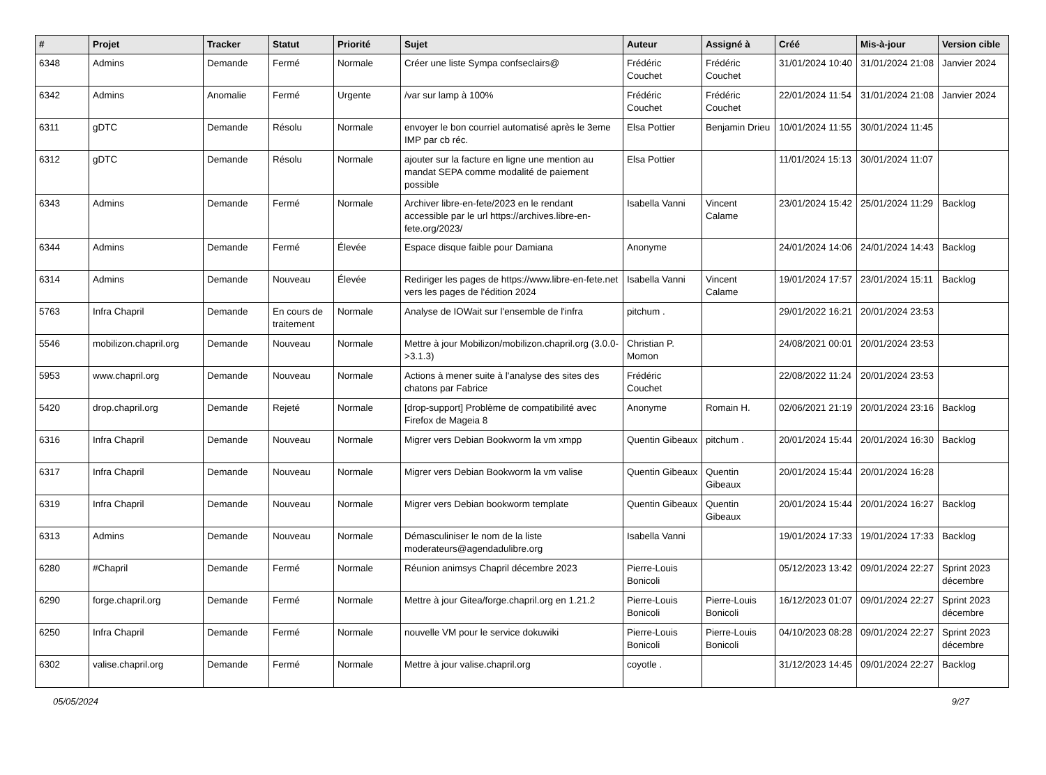| # | Projet | Tracker | Statut | Priorité | Sujet | Auteur | Assigné à | Créé | Mis-à-jour | Version cible |
| --- | --- | --- | --- | --- | --- | --- | --- | --- | --- | --- |
| 6348 | Admins | Demande | Fermé | Normale | Créer une liste Sympa confseclairs@ | Frédéric Couchet | Frédéric Couchet | 31/01/2024 10:40 | 31/01/2024 21:08 | Janvier 2024 |
| 6342 | Admins | Anomalie | Fermé | Urgente | /var sur lamp à 100% | Frédéric Couchet | Frédéric Couchet | 22/01/2024 11:54 | 31/01/2024 21:08 | Janvier 2024 |
| 6311 | gDTC | Demande | Résolu | Normale | envoyer le bon courriel automatisé après le 3eme IMP par cb réc. | Elsa Pottier | Benjamin Drieu | 10/01/2024 11:55 | 30/01/2024 11:45 | |
| 6312 | gDTC | Demande | Résolu | Normale | ajouter sur la facture en ligne une mention au mandat SEPA comme modalité de paiement possible | Elsa Pottier | | 11/01/2024 15:13 | 30/01/2024 11:07 | |
| 6343 | Admins | Demande | Fermé | Normale | Archiver libre-en-fete/2023 en le rendant accessible par le url https://archives.libre-en-fete.org/2023/ | Isabella Vanni | Vincent Calame | 23/01/2024 15:42 | 25/01/2024 11:29 | Backlog |
| 6344 | Admins | Demande | Fermé | Élevée | Espace disque faible pour Damiana | Anonyme | | 24/01/2024 14:06 | 24/01/2024 14:43 | Backlog |
| 6314 | Admins | Demande | Nouveau | Élevée | Rediriger les pages de https://www.libre-en-fete.net vers les pages de l'édition 2024 | Isabella Vanni | Vincent Calame | 19/01/2024 17:57 | 23/01/2024 15:11 | Backlog |
| 5763 | Infra Chapril | Demande | En cours de traitement | Normale | Analyse de IOWait sur l'ensemble de l'infra | pitchum . | | 29/01/2022 16:21 | 20/01/2024 23:53 | |
| 5546 | mobilizon.chapril.org | Demande | Nouveau | Normale | Mettre à jour Mobilizon/mobilizon.chapril.org (3.0.0->3.1.3) | Christian P. Momon | | 24/08/2021 00:01 | 20/01/2024 23:53 | |
| 5953 | www.chapril.org | Demande | Nouveau | Normale | Actions à mener suite à l'analyse des sites des chatons par Fabrice | Frédéric Couchet | | 22/08/2022 11:24 | 20/01/2024 23:53 | |
| 5420 | drop.chapril.org | Demande | Rejeté | Normale | [drop-support] Problème de compatibilité avec Firefox de Mageia 8 | Anonyme | Romain H. | 02/06/2021 21:19 | 20/01/2024 23:16 | Backlog |
| 6316 | Infra Chapril | Demande | Nouveau | Normale | Migrer vers Debian Bookworm la vm xmpp | Quentin Gibeaux | pitchum . | 20/01/2024 15:44 | 20/01/2024 16:30 | Backlog |
| 6317 | Infra Chapril | Demande | Nouveau | Normale | Migrer vers Debian Bookworm la vm valise | Quentin Gibeaux | Quentin Gibeaux | 20/01/2024 15:44 | 20/01/2024 16:28 | |
| 6319 | Infra Chapril | Demande | Nouveau | Normale | Migrer vers Debian bookworm template | Quentin Gibeaux | Quentin Gibeaux | 20/01/2024 15:44 | 20/01/2024 16:27 | Backlog |
| 6313 | Admins | Demande | Nouveau | Normale | Démasculiniser le nom de la liste moderateurs@agendadulibre.org | Isabella Vanni | | 19/01/2024 17:33 | 19/01/2024 17:33 | Backlog |
| 6280 | #Chapril | Demande | Fermé | Normale | Réunion animsys Chapril décembre 2023 | Pierre-Louis Bonicoli | | 05/12/2023 13:42 | 09/01/2024 22:27 | Sprint 2023 décembre |
| 6290 | forge.chapril.org | Demande | Fermé | Normale | Mettre à jour Gitea/forge.chapril.org en 1.21.2 | Pierre-Louis Bonicoli | Pierre-Louis Bonicoli | 16/12/2023 01:07 | 09/01/2024 22:27 | Sprint 2023 décembre |
| 6250 | Infra Chapril | Demande | Fermé | Normale | nouvelle VM pour le service dokuwiki | Pierre-Louis Bonicoli | Pierre-Louis Bonicoli | 04/10/2023 08:28 | 09/01/2024 22:27 | Sprint 2023 décembre |
| 6302 | valise.chapril.org | Demande | Fermé | Normale | Mettre à jour valise.chapril.org | coyotle . | | 31/12/2023 14:45 | 09/01/2024 22:27 | Backlog |
05/05/2024 9/27